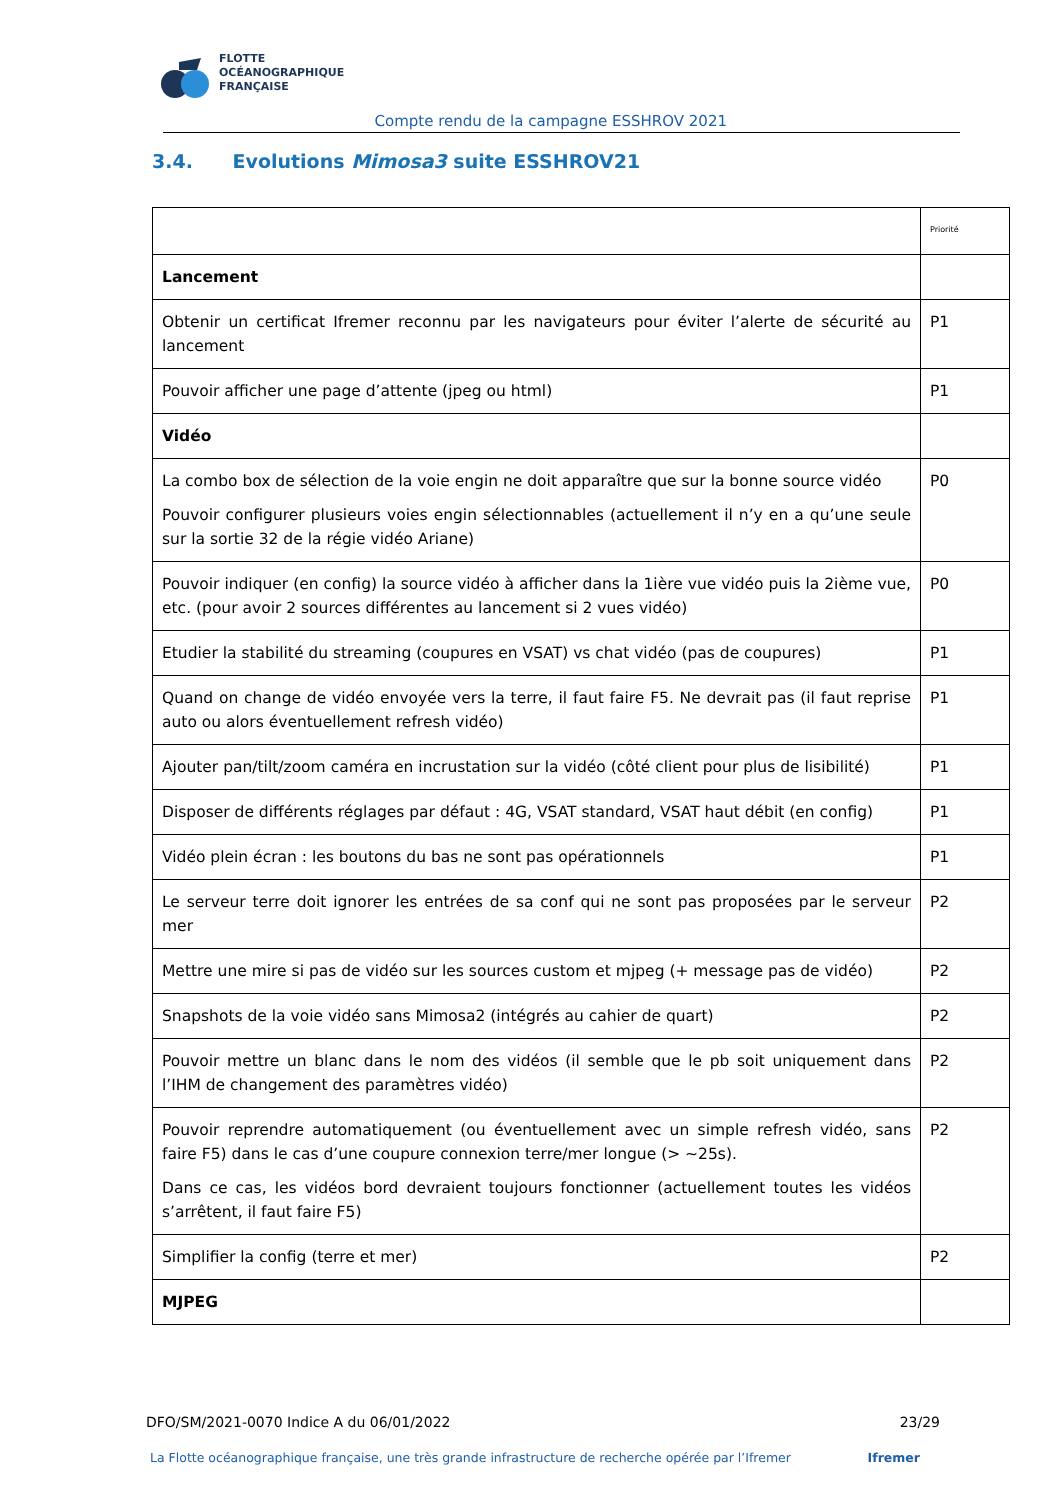FLOTTE
OCÉANOGRAPHIQUE
FRANÇAISE
Compte rendu de la campagne ESSHROV 2021
3.4. Evolutions Mimosa3 suite ESSHROV21
| | Priorité |
| Lancement | |
| Obtenir un certificat Ifremer reconnu par les navigateurs pour éviter l’alerte de sécurité au lancement | P1 |
| Pouvoir afficher une page d’attente (jpeg ou html) | P1 |
| Vidéo | |
| La combo box de sélection de la voie engin ne doit apparaître que sur la bonne source vidéo Pouvoir configurer plusieurs voies engin sélectionnables (actuellement il n’y en a qu’une seule sur la sortie 32 de la régie vidéo Ariane) | P0 |
| Pouvoir indiquer (en config) la source vidéo à afficher dans la 1ière vue vidéo puis la 2ième vue, etc. (pour avoir 2 sources différentes au lancement si 2 vues vidéo) | P0 |
| Etudier la stabilité du streaming (coupures en VSAT) vs chat vidéo (pas de coupures) | P1 |
| Quand on change de vidéo envoyée vers la terre, il faut faire F5. Ne devrait pas (il faut reprise auto ou alors éventuellement refresh vidéo) | P1 |
| Ajouter pan/tilt/zoom caméra en incrustation sur la vidéo (côté client pour plus de lisibilité) | P1 |
| Disposer de différents réglages par défaut : 4G, VSAT standard, VSAT haut débit (en config) | P1 |
| Vidéo plein écran : les boutons du bas ne sont pas opérationnels | P1 |
| Le serveur terre doit ignorer les entrées de sa conf qui ne sont pas proposées par le serveur mer | P2 |
| Mettre une mire si pas de vidéo sur les sources custom et mjpeg (+ message pas de vidéo) | P2 |
| Snapshots de la voie vidéo sans Mimosa2 (intégrés au cahier de quart) | P2 |
| Pouvoir mettre un blanc dans le nom des vidéos (il semble que le pb soit uniquement dans l’IHM de changement des paramètres vidéo) | P2 |
| Pouvoir reprendre automatiquement (ou éventuellement avec un simple refresh vidéo, sans faire F5) dans le cas d’une coupure connexion terre/mer longue (> ~25s). Dans ce cas, les vidéos bord devraient toujours fonctionner (actuellement toutes les vidéos s’arrêtent, il faut faire F5) | P2 |
| Simplifier la config (terre et mer) | P2 |
| MJPEG | |
DFO/SM/2021-0070 Indice A du 06/01/2022 23/29
La Flotte océanographique française, une très grande infrastructure de recherche opérée par l’Ifremer Ifremer